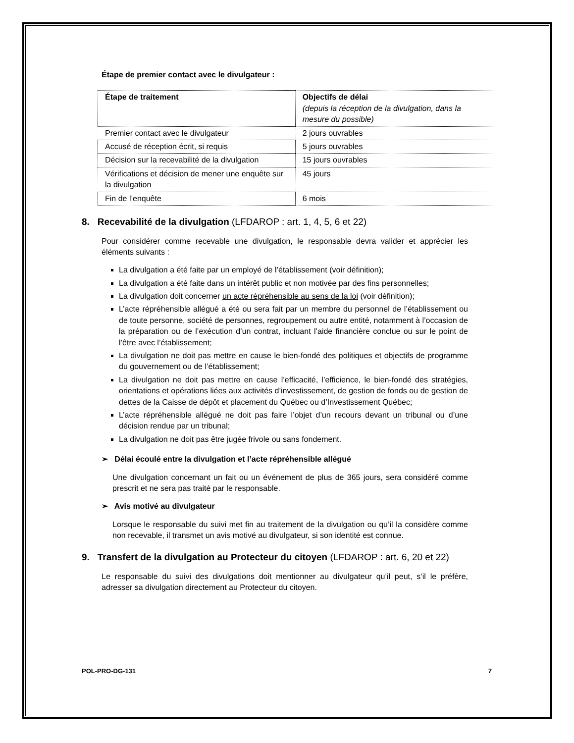Étape de premier contact avec le divulgateur :
| Étape de traitement | Objectifs de délai (depuis la réception de la divulgation, dans la mesure du possible) |
| --- | --- |
| Premier contact avec le divulgateur | 2 jours ouvrables |
| Accusé de réception écrit, si requis | 5 jours ouvrables |
| Décision sur la recevabilité de la divulgation | 15 jours ouvrables |
| Vérifications et décision de mener une enquête sur la divulgation | 45 jours |
| Fin de l’enquête | 6 mois |
8. Recevabilité de la divulgation (LFDAROP : art. 1, 4, 5, 6 et 22)
Pour considérer comme recevable une divulgation, le responsable devra valider et apprécier les éléments suivants :
La divulgation a été faite par un employé de l’établissement (voir définition);
La divulgation a été faite dans un intérêt public et non motivée par des fins personnelles;
La divulgation doit concerner un acte répréhensible au sens de la loi (voir définition);
L’acte répréhensible allégué a été ou sera fait par un membre du personnel de l’établissement ou de toute personne, société de personnes, regroupement ou autre entité, notamment à l’occasion de la préparation ou de l’exécution d’un contrat, incluant l’aide financière conclue ou sur le point de l’être avec l’établissement;
La divulgation ne doit pas mettre en cause le bien-fondé des politiques et objectifs de programme du gouvernement ou de l’établissement;
La divulgation ne doit pas mettre en cause l’efficacité, l’efficience, le bien-fondé des stratégies, orientations et opérations liées aux activités d’investissement, de gestion de fonds ou de gestion de dettes de la Caisse de dépôt et placement du Québec ou d’Investissement Québec;
L’acte répréhensible allégué ne doit pas faire l’objet d’un recours devant un tribunal ou d’une décision rendue par un tribunal;
La divulgation ne doit pas être jugée frivole ou sans fondement.
➢ Délai écoulé entre la divulgation et l’acte répréhensible allégué
Une divulgation concernant un fait ou un événement de plus de 365 jours, sera considéré comme prescrit et ne sera pas traité par le responsable.
➢ Avis motivé au divulgateur
Lorsque le responsable du suivi met fin au traitement de la divulgation ou qu’il la considère comme non recevable, il transmet un avis motivé au divulgateur, si son identité est connue.
9. Transfert de la divulgation au Protecteur du citoyen (LFDAROP : art. 6, 20 et 22)
Le responsable du suivi des divulgations doit mentionner au divulgateur qu’il peut, s’il le préfère, adresser sa divulgation directement au Protecteur du citoyen.
POL-PRO-DG-131 7